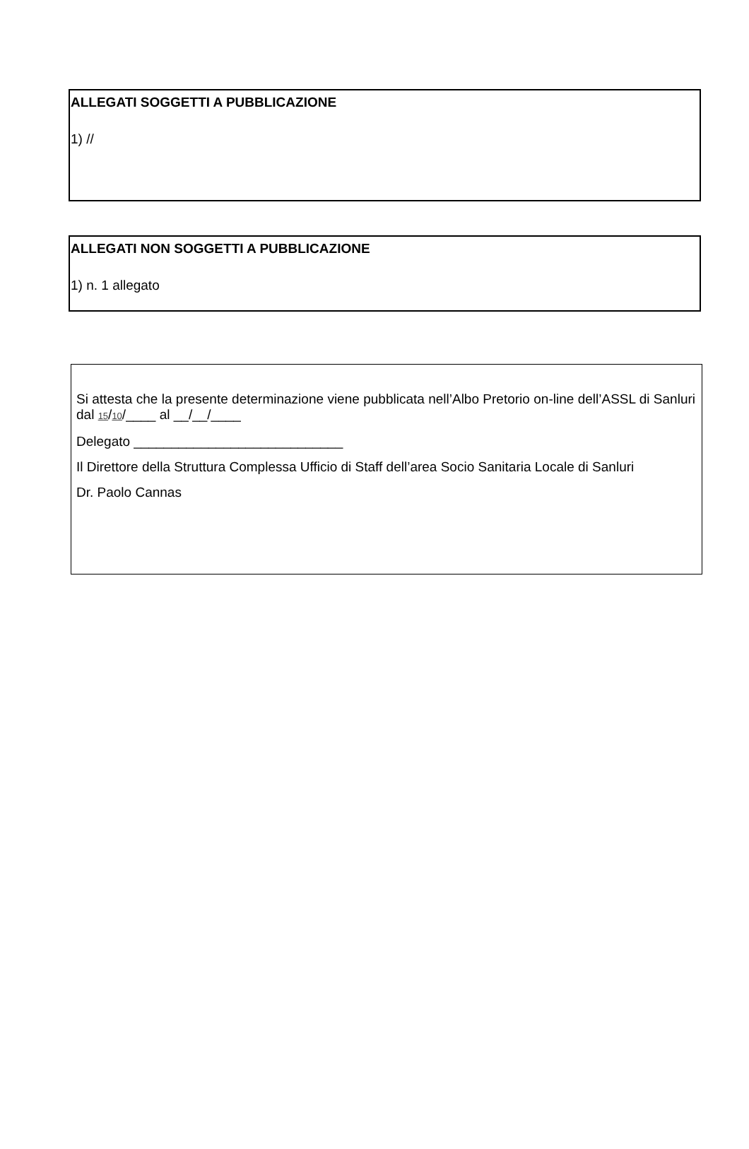ALLEGATI SOGGETTI A PUBBLICAZIONE
1) //
ALLEGATI NON SOGGETTI A PUBBLICAZIONE
1) n. 1 allegato
Si attesta che la presente determinazione viene pubblicata nell’Albo Pretorio on-line dell’ASSL di Sanluri dal 15/10/____ al __/__/____
Delegato ____________________________
Il Direttore della Struttura Complessa Ufficio di Staff dell’area Socio Sanitaria Locale di Sanluri
Dr. Paolo Cannas